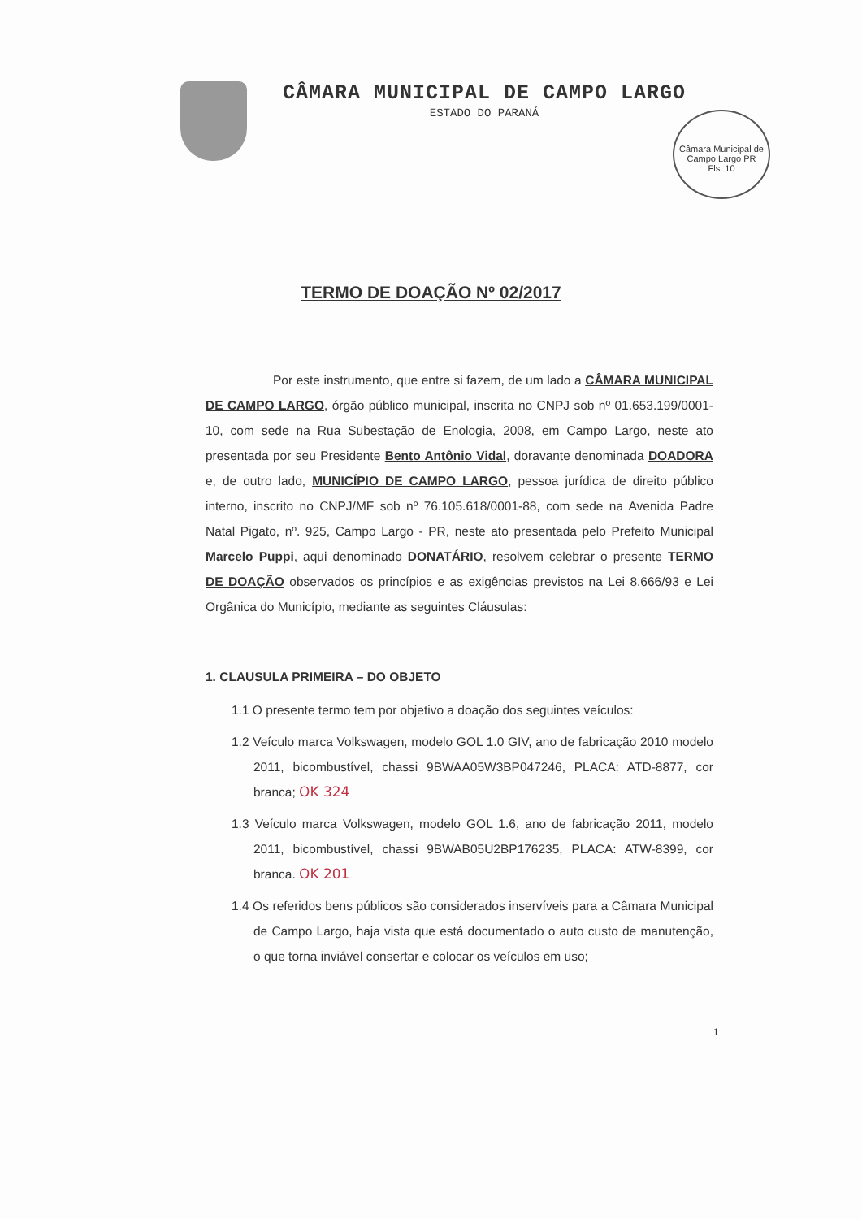CÂMARA MUNICIPAL DE CAMPO LARGO
ESTADO DO PARANÁ
Câmara Municipal de Campo Largo PR
Fls. 10
TERMO DE DOAÇÃO Nº 02/2017
Por este instrumento, que entre si fazem, de um lado a CÂMARA MUNICIPAL DE CAMPO LARGO, órgão público municipal, inscrita no CNPJ sob nº 01.653.199/0001-10, com sede na Rua Subestação de Enologia, 2008, em Campo Largo, neste ato presentada por seu Presidente Bento Antônio Vidal, doravante denominada DOADORA e, de outro lado, MUNICÍPIO DE CAMPO LARGO, pessoa jurídica de direito público interno, inscrito no CNPJ/MF sob nº 76.105.618/0001-88, com sede na Avenida Padre Natal Pigato, nº. 925, Campo Largo - PR, neste ato presentada pelo Prefeito Municipal Marcelo Puppi, aqui denominado DONATÁRIO, resolvem celebrar o presente TERMO DE DOAÇÃO observados os princípios e as exigências previstos na Lei 8.666/93 e Lei Orgânica do Município, mediante as seguintes Cláusulas:
1. CLAUSULA PRIMEIRA – DO OBJETO
1.1 O presente termo tem por objetivo a doação dos seguintes veículos:
1.2 Veículo marca Volkswagen, modelo GOL 1.0 GIV, ano de fabricação 2010 modelo 2011, bicombustível, chassi 9BWAA05W3BP047246, PLACA: ATD-8877, cor branca; OK 324
1.3 Veículo marca Volkswagen, modelo GOL 1.6, ano de fabricação 2011, modelo 2011, bicombustível, chassi 9BWAB05U2BP176235, PLACA: ATW-8399, cor branca. OK 201
1.4 Os referidos bens públicos são considerados inservíveis para a Câmara Municipal de Campo Largo, haja vista que está documentado o auto custo de manutenção, o que torna inviável consertar e colocar os veículos em uso;
1